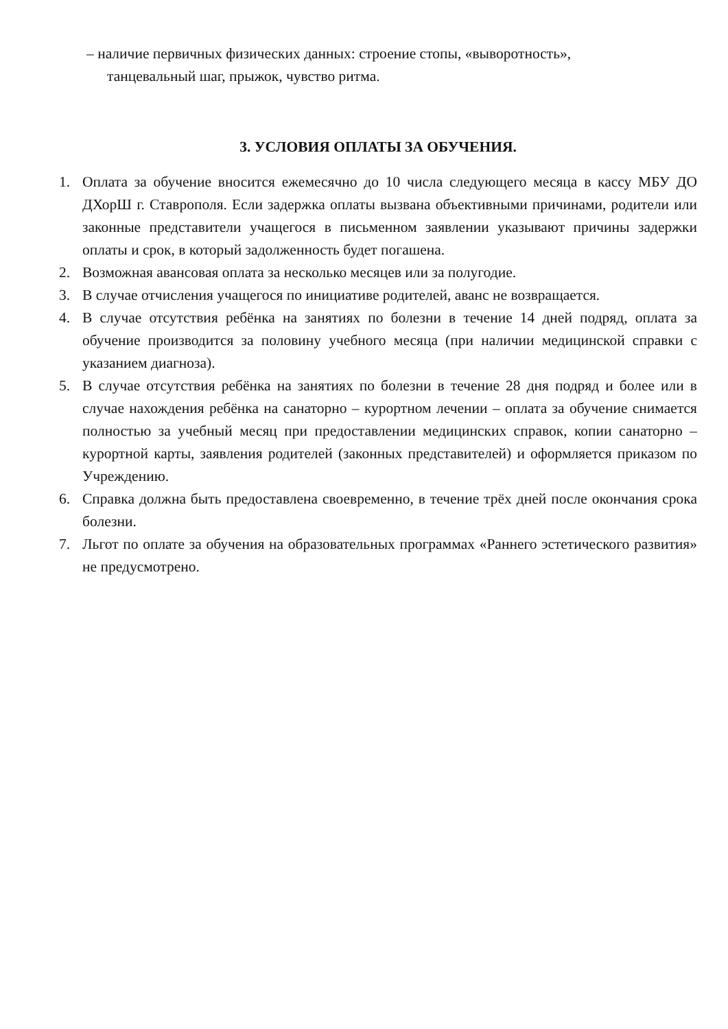– наличие первичных физических данных: строение стопы, «выворотность»,
танцевальный шаг, прыжок, чувство ритма.
3. УСЛОВИЯ ОПЛАТЫ ЗА ОБУЧЕНИЯ.
1. Оплата за обучение вносится ежемесячно до 10 числа следующего месяца в кассу МБУ ДО ДХорШ г. Ставрополя. Если задержка оплаты вызвана объективными причинами, родители или законные представители учащегося в письменном заявлении указывают причины задержки оплаты и срок, в который задолженность будет погашена.
2. Возможная авансовая оплата за несколько месяцев или за полугодие.
3. В случае отчисления учащегося по инициативе родителей, аванс не возвращается.
4. В случае отсутствия ребёнка на занятиях по болезни в течение 14 дней подряд, оплата за обучение производится за половину учебного месяца (при наличии медицинской справки с указанием диагноза).
5. В случае отсутствия ребёнка на занятиях по болезни в течение 28 дня подряд и более или в случае нахождения ребёнка на санаторно – курортном лечении – оплата за обучение снимается полностью за учебный месяц при предоставлении медицинских справок, копии санаторно – курортной карты, заявления родителей (законных представителей) и оформляется приказом по Учреждению.
6. Справка должна быть предоставлена своевременно, в течение трёх дней после окончания срока болезни.
7. Льгот по оплате за обучения на образовательных программах «Раннего эстетического развития» не предусмотрено.